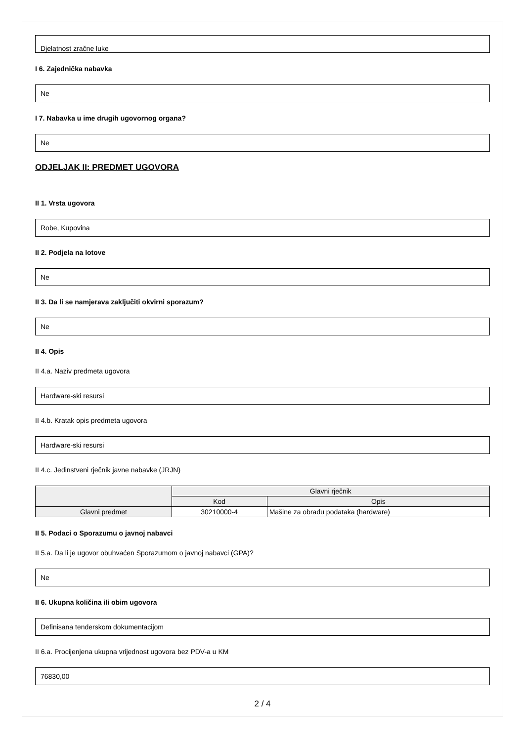Djelatnost zračne luke
I 6. Zajednička nabavka
Ne
I 7. Nabavka u ime drugih ugovornog organa?
Ne
ODJELJAK II: PREDMET UGOVORA
II 1. Vrsta ugovora
Robe, Kupovina
II 2. Podjela na lotove
Ne
II 3. Da li se namjerava zaključiti okvirni sporazum?
Ne
II 4. Opis
II 4.a. Naziv predmeta ugovora
Hardware-ski resursi
II 4.b. Kratak opis predmeta ugovora
Hardware-ski resursi
II 4.c. Jedinstveni rječnik javne nabavke (JRJN)
| | Glavni rječnik | |
| --- | --- | --- |
| | Kod | Opis |
| Glavni predmet | 30210000-4 | Mašine za obradu podataka (hardware) |
II 5. Podaci o Sporazumu o javnoj nabavci
II 5.a. Da li je ugovor obuhvaćen Sporazumom o javnoj nabavci (GPA)?
Ne
II 6. Ukupna količina ili obim ugovora
Definisana tenderskom dokumentacijom
II 6.a. Procijenjena ukupna vrijednost ugovora bez PDV-a u KM
76830,00
2 / 4